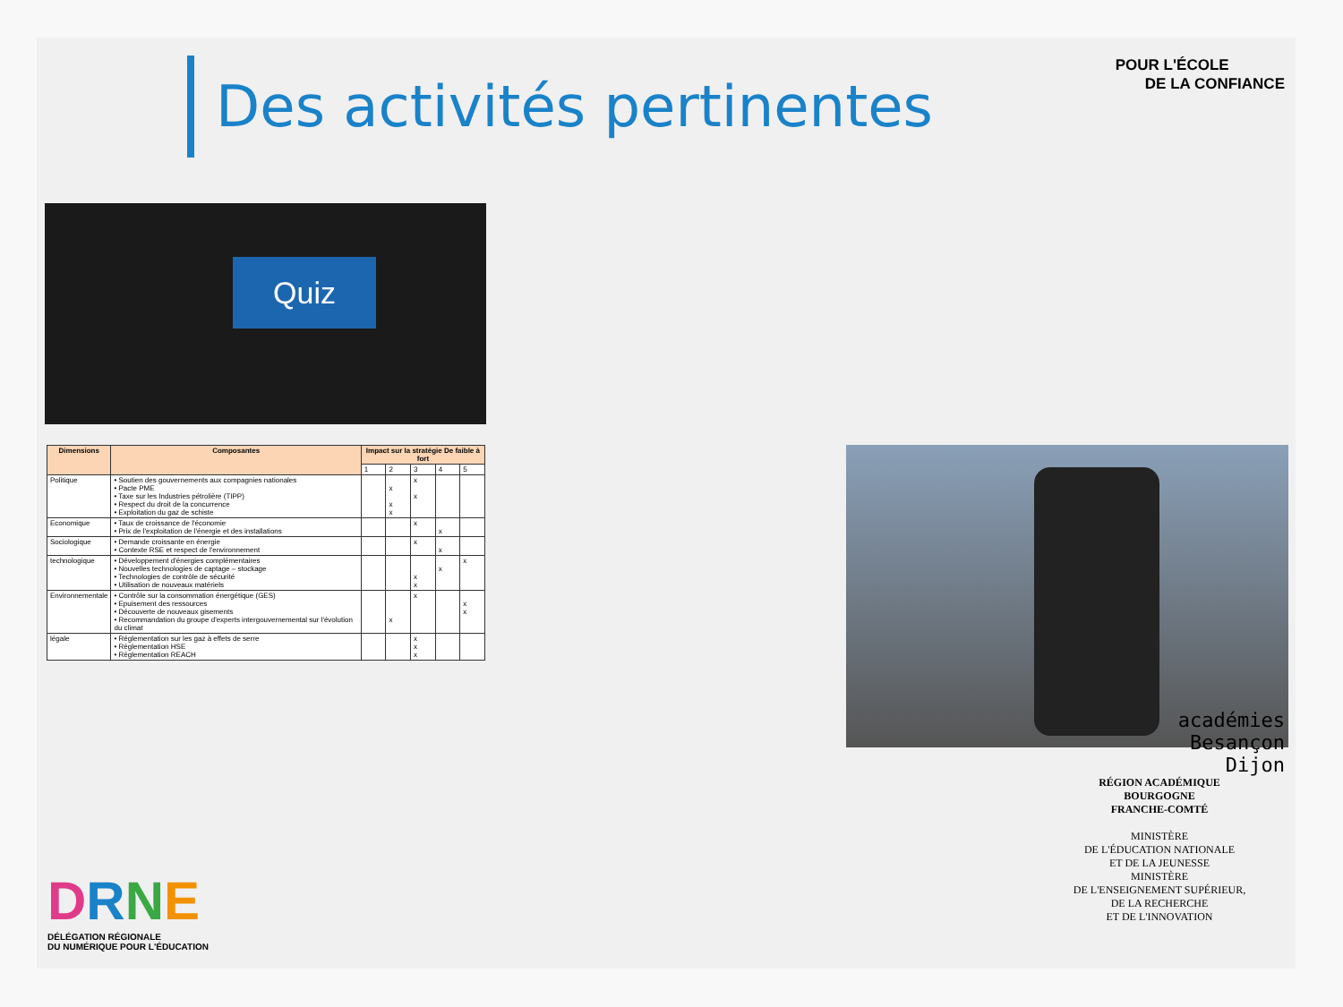Des activités pertinentes
POUR L'ÉCOLE
DE LA CONFIANCE
Quiz
| Dimensions | Composantes | Impact sur la stratégie De faible à fort | | | | |
| --- | --- | --- | --- | --- | --- | --- |
| | | 1 | 2 | 3 | 4 | 5 |
| Politique | • Soutien des gouvernements aux compagnies nationales • Pacte PME • Taxe sur les Industries pétrolière (TIPP) • Respect du droit de la concurrence • Exploitation du gaz de schiste | | x x x | x x | | |
| Economique | • Taux de croissance de l'économie • Prix de l'exploitation de l'énergie et des installations | | | x | x | |
| Sociologique | • Demande croissante en énergie • Contexte RSE et respect de l'environnement | | | x | x | |
| technologique | • Développement d'énergies complémentaires • Nouvelles technologies de captage – stockage • Technologies de contrôle de sécurité • Utilisation de nouveaux matériels | | | x x | x | x |
| Environnementale | • Contrôle sur la consommation énergétique (GES) • Epuisement des ressources • Découverte de nouveaux gisements • Recommandation du groupe d'experts intergouvernemental sur l'évolution du climat | | x | x | | x x |
| légale | • Réglementation sur les gaz à effets de serre • Réglementation HSE • Réglementation REACH | | | x x x | | |
académies
Besançon
Dijon
RÉGION ACADÉMIQUE
BOURGOGNE
FRANCHE-COMTÉ
MINISTÈRE
DE L'ÉDUCATION NATIONALE
ET DE LA JEUNESSE
MINISTÈRE
DE L'ENSEIGNEMENT SUPÉRIEUR,
DE LA RECHERCHE
ET DE L'INNOVATION
DRNE
DÉLÉGATION RÉGIONALE
DU NUMÉRIQUE POUR L'ÉDUCATION